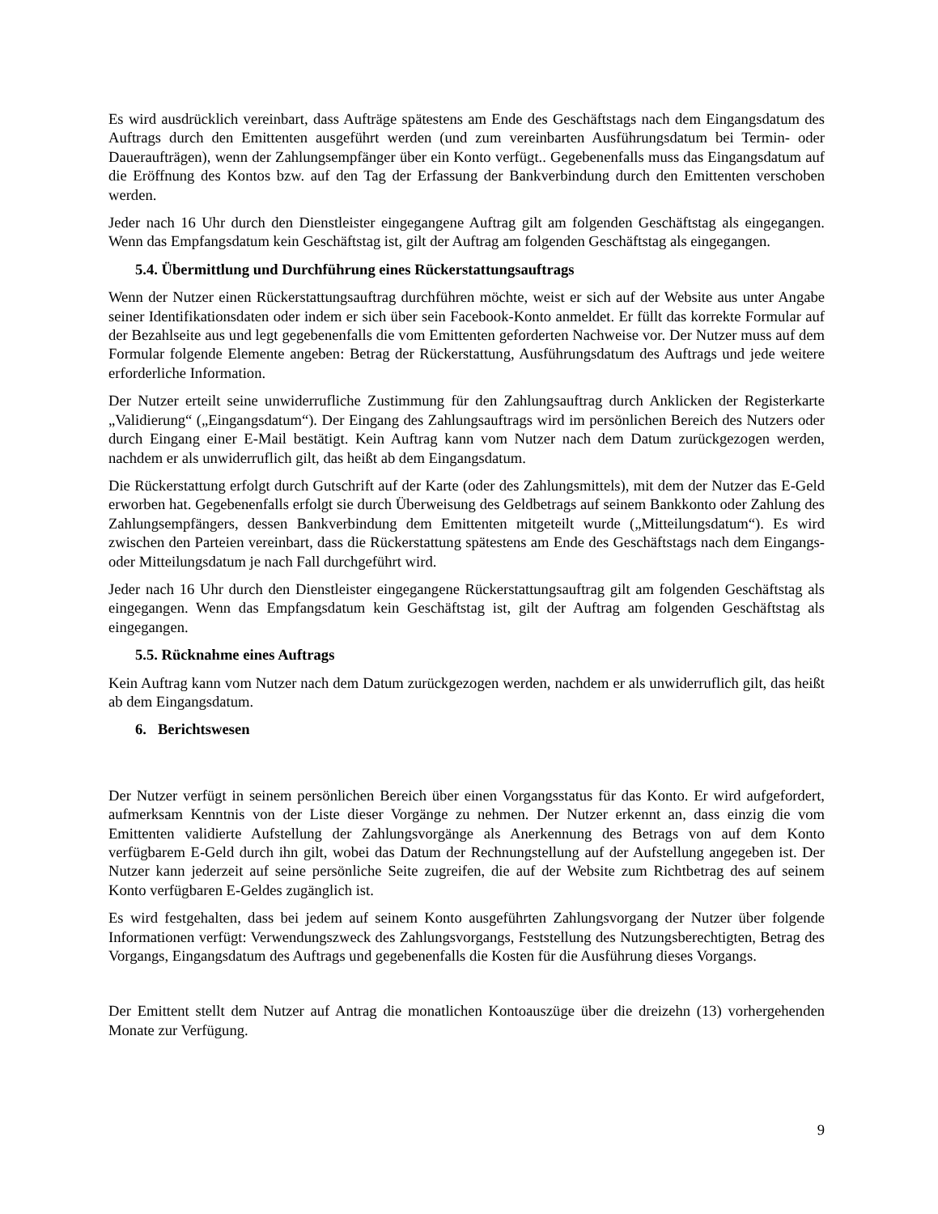Es wird ausdrücklich vereinbart, dass Aufträge spätestens am Ende des Geschäftstags nach dem Eingangsdatum des Auftrags durch den Emittenten ausgeführt werden (und zum vereinbarten Ausführungsdatum bei Termin- oder Daueraufträgen), wenn der Zahlungsempfänger über ein Konto verfügt.. Gegebenenfalls muss das Eingangsdatum auf die Eröffnung des Kontos bzw. auf den Tag der Erfassung der Bankverbindung durch den Emittenten verschoben werden.
Jeder nach 16 Uhr durch den Dienstleister eingegangene Auftrag gilt am folgenden Geschäftstag als eingegangen. Wenn das Empfangsdatum kein Geschäftstag ist, gilt der Auftrag am folgenden Geschäftstag als eingegangen.
5.4. Übermittlung und Durchführung eines Rückerstattungsauftrags
Wenn der Nutzer einen Rückerstattungsauftrag durchführen möchte, weist er sich auf der Website aus unter Angabe seiner Identifikationsdaten oder indem er sich über sein Facebook-Konto anmeldet. Er füllt das korrekte Formular auf der Bezahlseite aus und legt gegebenenfalls die vom Emittenten geforderten Nachweise vor. Der Nutzer muss auf dem Formular folgende Elemente angeben: Betrag der Rückerstattung, Ausführungsdatum des Auftrags und jede weitere erforderliche Information.
Der Nutzer erteilt seine unwiderrufliche Zustimmung für den Zahlungsauftrag durch Anklicken der Registerkarte „Validierung“ („Eingangsdatum“). Der Eingang des Zahlungsauftrags wird im persönlichen Bereich des Nutzers oder durch Eingang einer E-Mail bestätigt. Kein Auftrag kann vom Nutzer nach dem Datum zurückgezogen werden, nachdem er als unwiderruflich gilt, das heißt ab dem Eingangsdatum.
Die Rückerstattung erfolgt durch Gutschrift auf der Karte (oder des Zahlungsmittels), mit dem der Nutzer das E-Geld erworben hat. Gegebenenfalls erfolgt sie durch Überweisung des Geldbetrags auf seinem Bankkonto oder Zahlung des Zahlungsempfängers, dessen Bankverbindung dem Emittenten mitgeteilt wurde („Mitteilungsdatum“). Es wird zwischen den Parteien vereinbart, dass die Rückerstattung spätestens am Ende des Geschäftstags nach dem Eingangs- oder Mitteilungsdatum je nach Fall durchgeführt wird.
Jeder nach 16 Uhr durch den Dienstleister eingegangene Rückerstattungsauftrag gilt am folgenden Geschäftstag als eingegangen. Wenn das Empfangsdatum kein Geschäftstag ist, gilt der Auftrag am folgenden Geschäftstag als eingegangen.
5.5. Rücknahme eines Auftrags
Kein Auftrag kann vom Nutzer nach dem Datum zurückgezogen werden, nachdem er als unwiderruflich gilt, das heißt ab dem Eingangsdatum.
6. Berichtswesen
Der Nutzer verfügt in seinem persönlichen Bereich über einen Vorgangsstatus für das Konto. Er wird aufgefordert, aufmerksam Kenntnis von der Liste dieser Vorgänge zu nehmen. Der Nutzer erkennt an, dass einzig die vom Emittenten validierte Aufstellung der Zahlungsvorgänge als Anerkennung des Betrags von auf dem Konto verfügbarem E-Geld durch ihn gilt, wobei das Datum der Rechnungstellung auf der Aufstellung angegeben ist. Der Nutzer kann jederzeit auf seine persönliche Seite zugreifen, die auf der Website zum Richtbetrag des auf seinem Konto verfügbaren E-Geldes zugänglich ist.
Es wird festgehalten, dass bei jedem auf seinem Konto ausgeführten Zahlungsvorgang der Nutzer über folgende Informationen verfügt: Verwendungszweck des Zahlungsvorgangs, Feststellung des Nutzungsberechtigten, Betrag des Vorgangs, Eingangsdatum des Auftrags und gegebenenfalls die Kosten für die Ausführung dieses Vorgangs.
Der Emittent stellt dem Nutzer auf Antrag die monatlichen Kontoauszüge über die dreizehn (13) vorhergehenden Monate zur Verfügung.
9